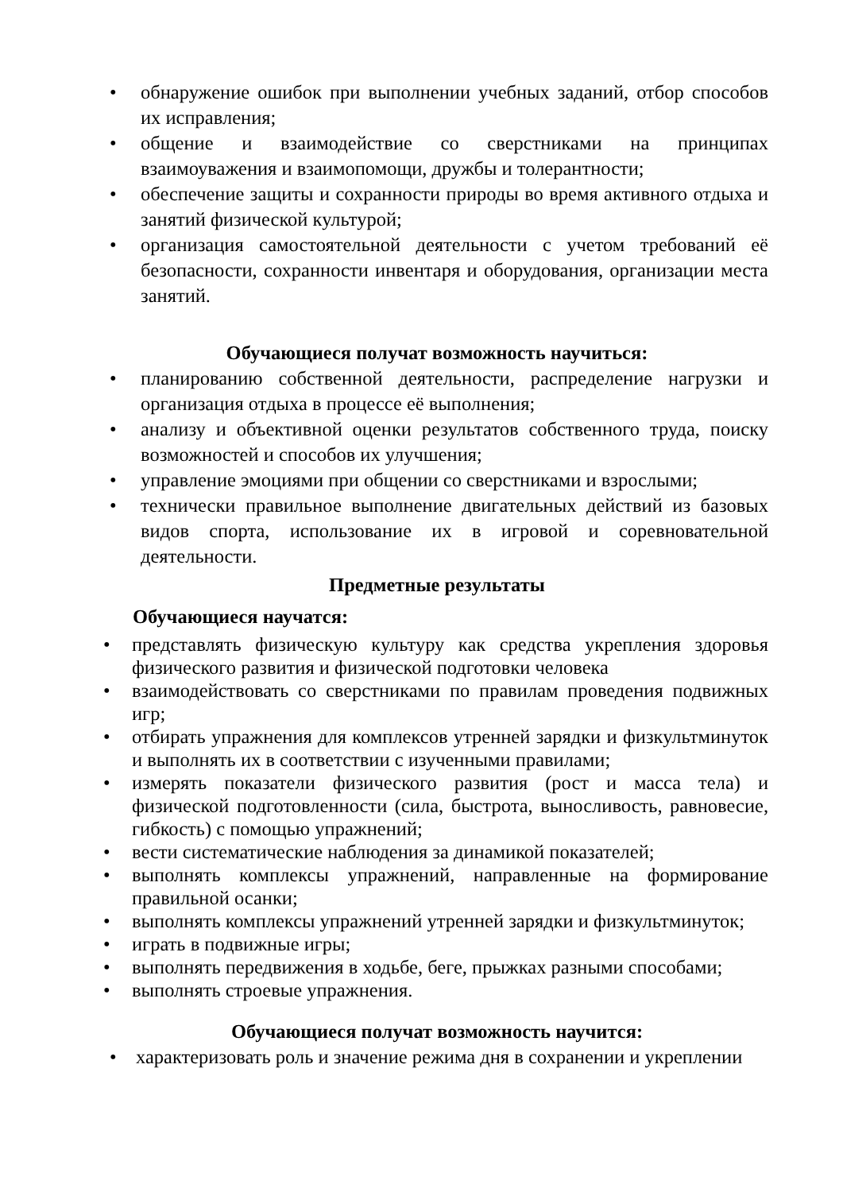• обнаружение ошибок при выполнении учебных заданий, отбор способов их исправления;
• общение и взаимодействие со сверстниками на принципах взаимоуважения и взаимопомощи, дружбы и толерантности;
• обеспечение защиты и сохранности природы во время активного отдыха и занятий физической культурой;
• организация самостоятельной деятельности с учетом требований её безопасности, сохранности инвентаря и оборудования, организации места занятий.
Обучающиеся получат возможность научиться:
• планированию собственной деятельности, распределение нагрузки и организация отдыха в процессе её выполнения;
• анализу и объективной оценки результатов собственного труда, поиску возможностей и способов их улучшения;
• управление эмоциями при общении со сверстниками и взрослыми;
• технически правильное выполнение двигательных действий из базовых видов спорта, использование их в игровой и соревновательной деятельности.
Предметные результаты
Обучающиеся научатся:
• представлять физическую культуру как средства укрепления здоровья физического развития и физической подготовки человека
• взаимодействовать со сверстниками по правилам проведения подвижных игр;
• отбирать упражнения для комплексов утренней зарядки и физкультминуток и выполнять их в соответствии с изученными правилами;
• измерять показатели физического развития (рост и масса тела) и физической подготовленности (сила, быстрота, выносливость, равновесие, гибкость) с помощью упражнений;
• вести систематические наблюдения за динамикой показателей;
• выполнять комплексы упражнений, направленные на формирование правильной осанки;
• выполнять комплексы упражнений утренней зарядки и физкультминуток;
• играть в подвижные игры;
• выполнять передвижения в ходьбе, беге, прыжках разными способами;
• выполнять строевые упражнения.
Обучающиеся получат возможность научится:
• характеризовать роль и значение режима дня в сохранении и укреплении